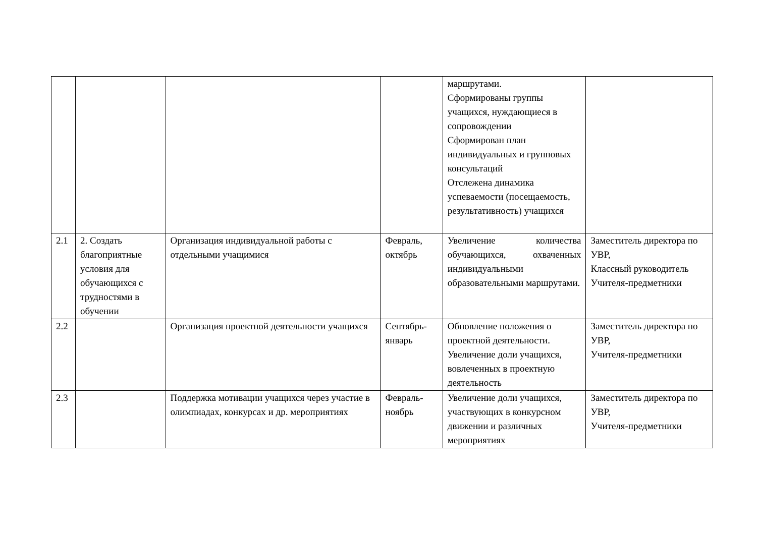| | | | | маршрутами. Сформированы группы учащихся, нуждающиеся в сопровождении Сформирован план индивидуальных и групповых консультаций Отслежена динамика успеваемости (посещаемость, результативность) учащихся | |
| 2.1 | 2. Создать благоприятные условия для обучающихся с трудностями в обучении | Организация индивидуальной работы с отдельными учащимися | Февраль, октябрь | Увеличение количества обучающихся, охваченных индивидуальными образовательными маршрутами. | Заместитель директора по УВР, Классный руководитель Учителя-предметники |
| 2.2 | | Организация проектной деятельности учащихся | Сентябрь-январь | Обновление положения о проектной деятельности. Увеличение доли учащихся, вовлеченных в проектную деятельность | Заместитель директора по УВР, Учителя-предметники |
| 2.3 | | Поддержка мотивации учащихся через участие в олимпиадах, конкурсах и др. мероприятиях | Февраль-ноябрь | Увеличение доли учащихся, участвующих в конкурсном движении и различных мероприятиях | Заместитель директора по УВР, Учителя-предметники |